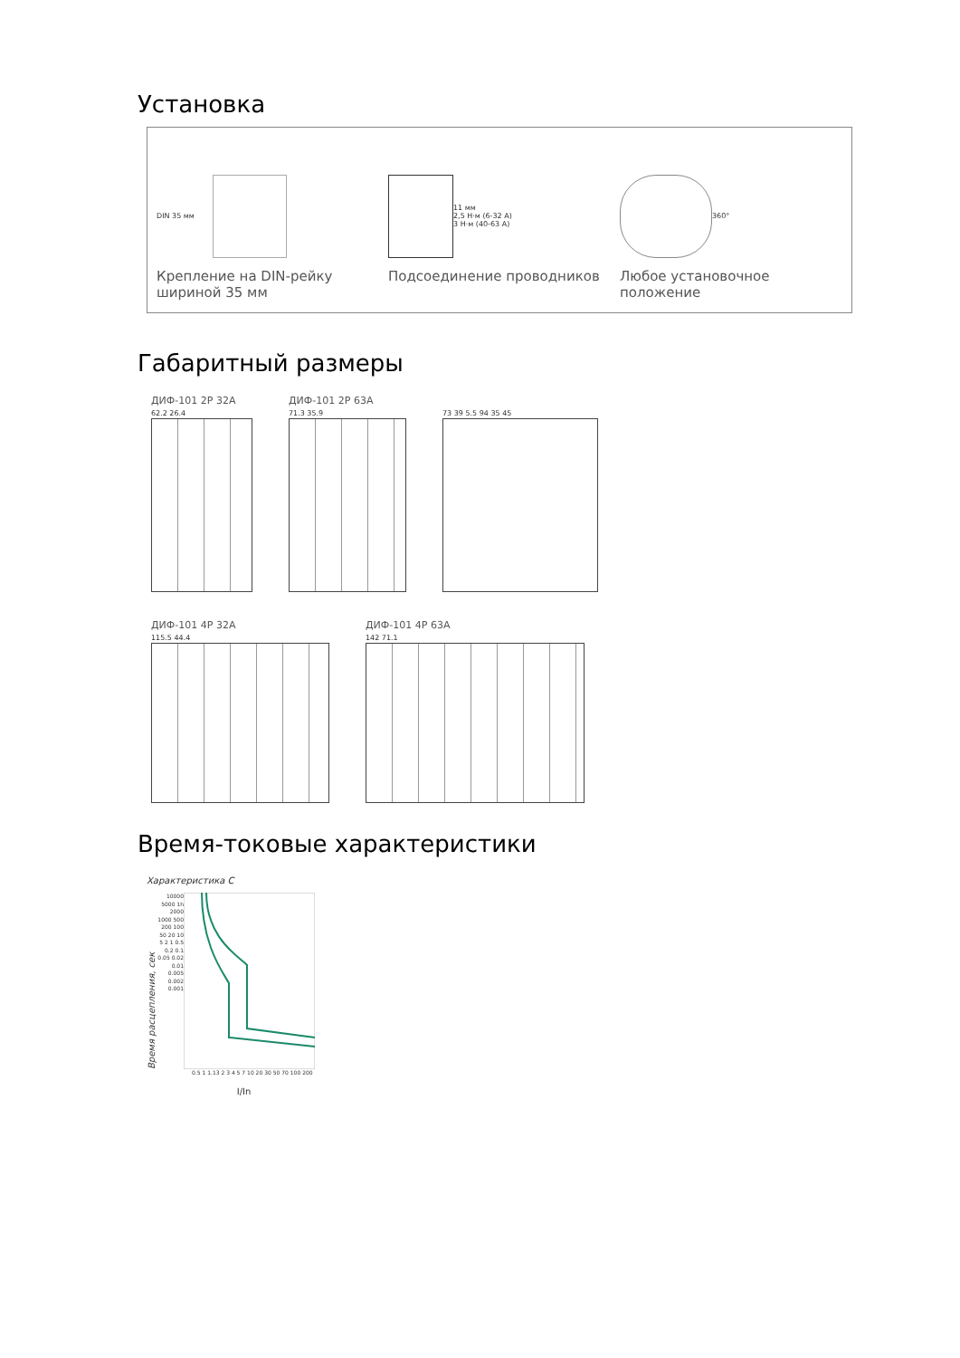Установка
DIN 35 мм
Крепление на DIN-рейку шириной 35 мм
11 мм
2,5 Н·м (6-32 А)
3 Н·м (40-63 А)
Подсоединение проводников
360°
Любое установочное положение
Габаритный размеры
ДИФ-101 2Р 32А
62.2 26.4
ДИФ-101 2Р 63А
71.3 35.9
73 39 5.5 94 35 45
ДИФ-101 4Р 32А
115.5 44.4
ДИФ-101 4Р 63А
142 71.1
Время-токовые характеристики
Характеристика С
Время расцепления, сек
10000 5000 1h 2000 1000 500 200 100 50 20 10 5 2 1 0.5 0.2 0.1 0.05 0.02 0.01 0.005 0.002 0.001
0.5 1 1.13 2 3 4 5 7 10 20 30 50 70 100 200
I/In